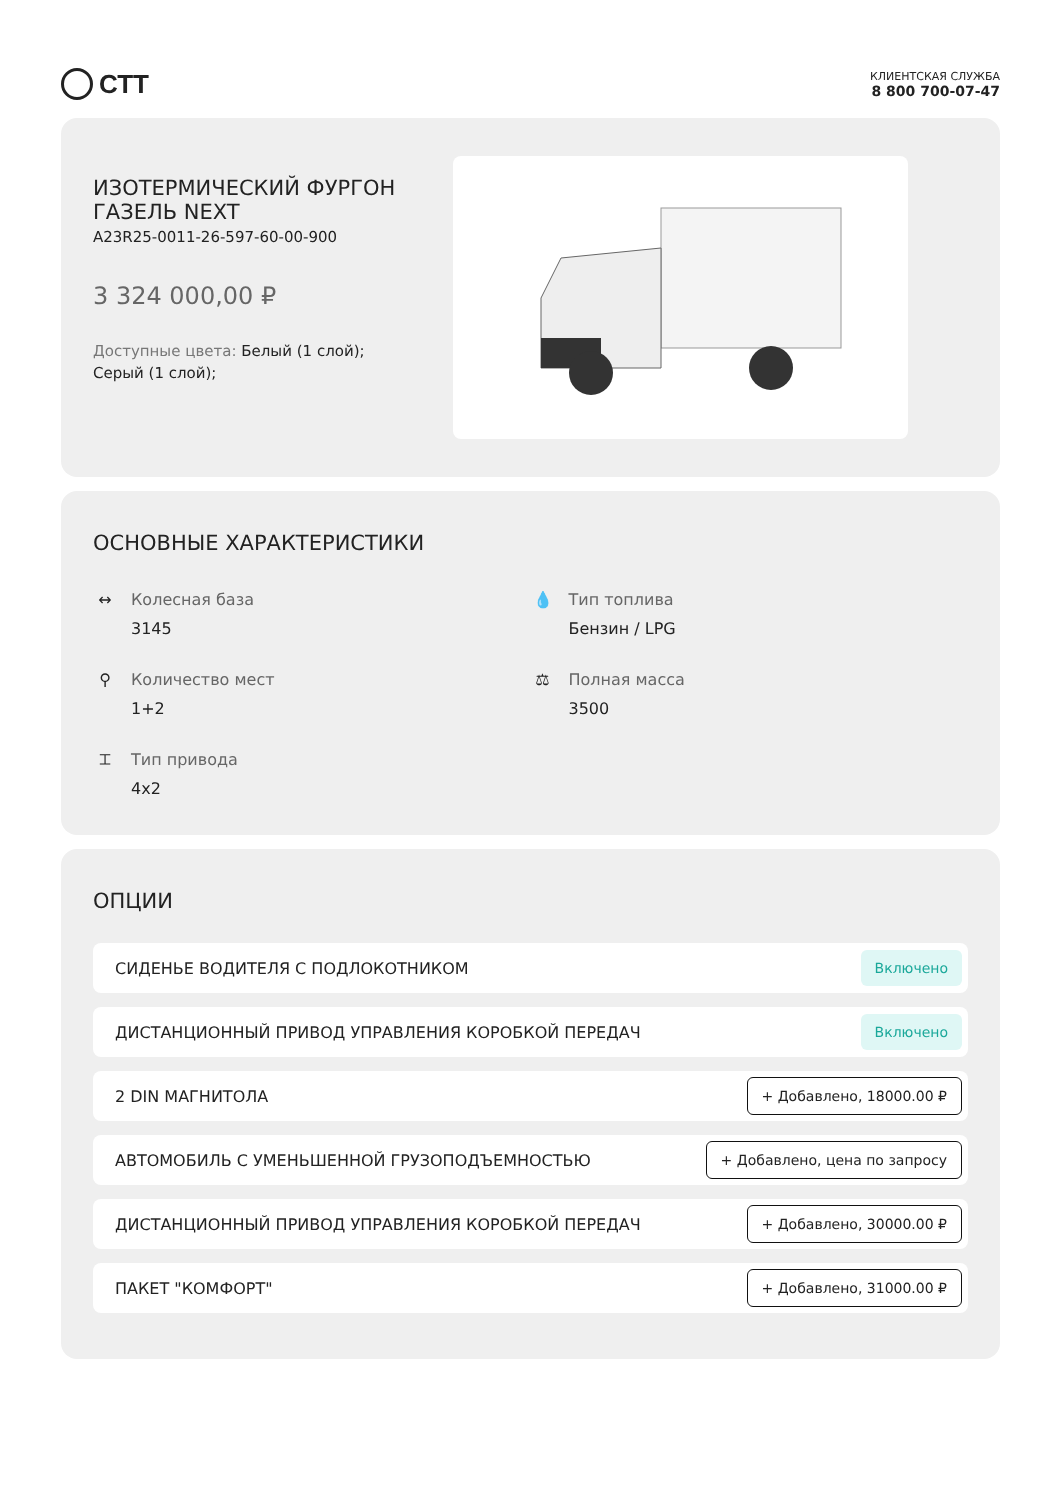СТТ
КЛИЕНТСКАЯ СЛУЖБА
8 800 700-07-47
ИЗОТЕРМИЧЕСКИЙ ФУРГОН ГАЗЕЛЬ NEXT
A23R25-0011-26-597-60-00-900
3 324 000,00 ₽
Доступные цвета: Белый (1 слой); Серый (1 слой);
ОСНОВНЫЕ ХАРАКТЕРИСТИКИ
↔ Колесная база
3145
💧 Тип топлива
Бензин / LPG
⚲ Количество мест
1+2
⚖ Полная масса
3500
⌶ Тип привода
4x2
ОПЦИИ
СИДЕНЬЕ ВОДИТЕЛЯ С ПОДЛОКОТНИКОМ Включено
ДИСТАНЦИОННЫЙ ПРИВОД УПРАВЛЕНИЯ КОРОБКОЙ ПЕРЕДАЧ Включено
2 DIN МАГНИТОЛА + Добавлено, 18000.00 ₽
АВТОМОБИЛЬ С УМЕНЬШЕННОЙ ГРУЗОПОДЪЕМНОСТЬЮ + Добавлено, цена по запросу
ДИСТАНЦИОННЫЙ ПРИВОД УПРАВЛЕНИЯ КОРОБКОЙ ПЕРЕДАЧ + Добавлено, 30000.00 ₽
ПАКЕТ "КОМФОРТ" + Добавлено, 31000.00 ₽